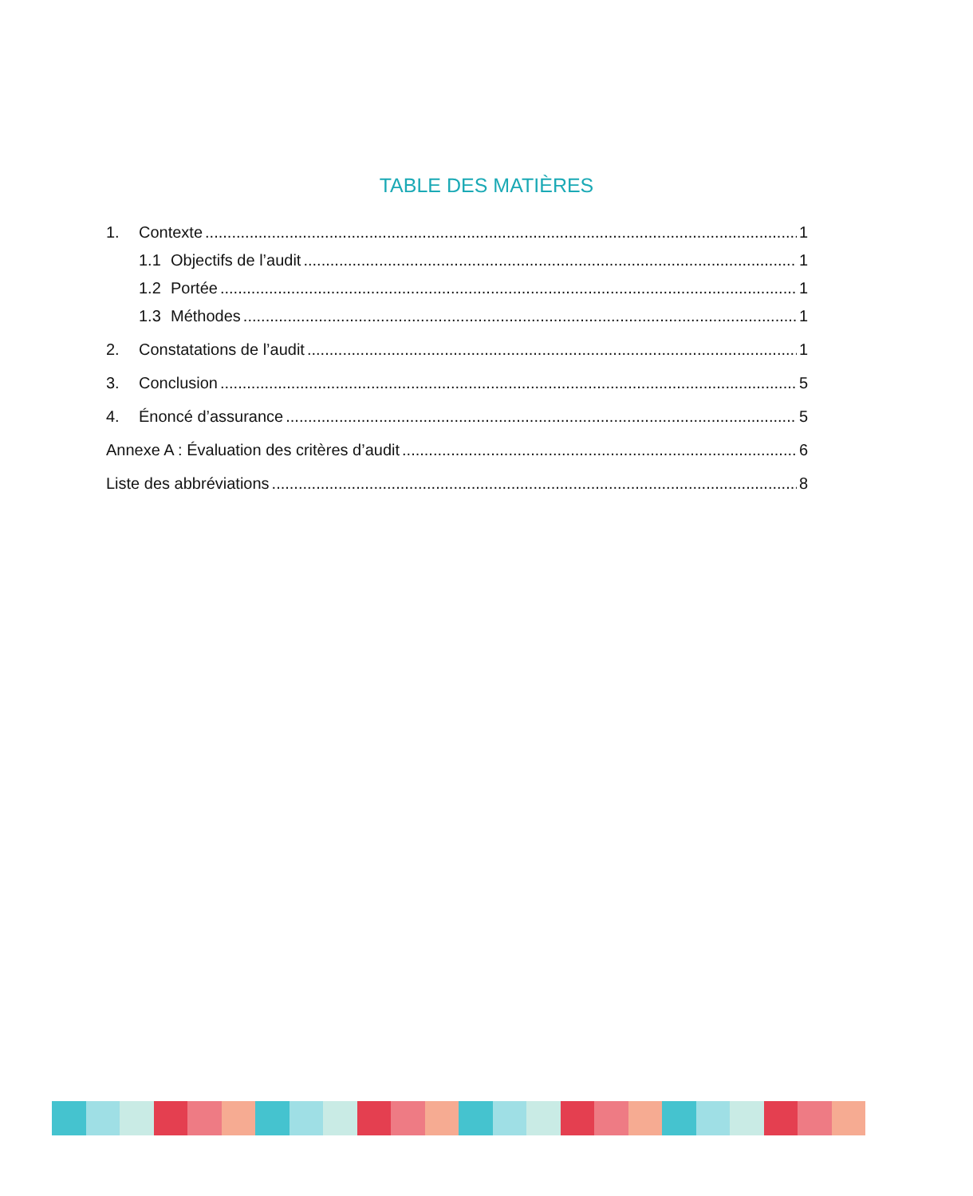TABLE DES MATIÈRES
1. Contexte 1
1.1 Objectifs de l’audit 1
1.2 Portée 1
1.3 Méthodes 1
2. Constatations de l’audit 1
3. Conclusion 5
4. Énoncé d’assurance 5
Annexe A : Évaluation des critères d’audit 6
Liste des abbréviations 8